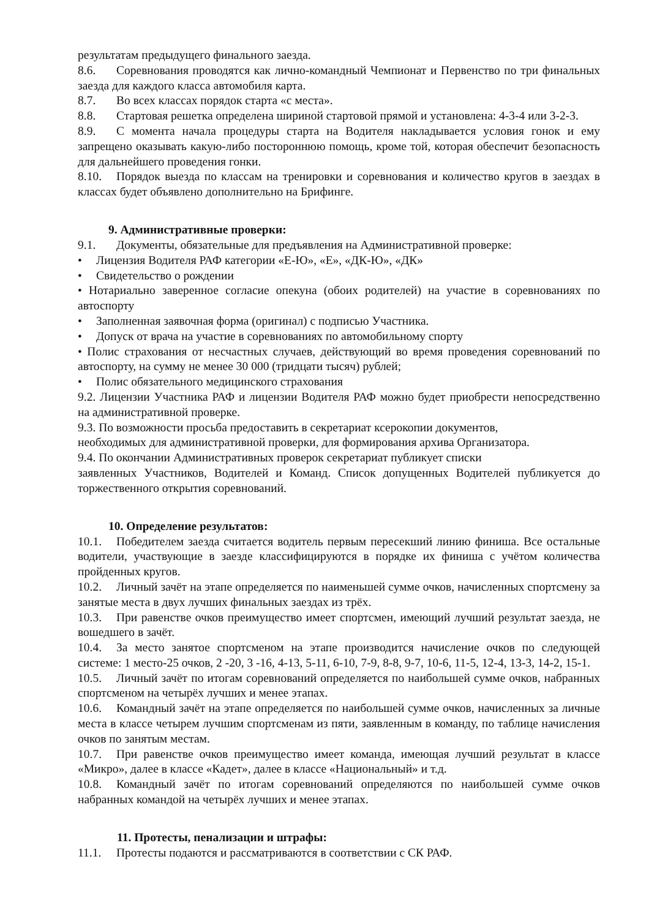результатам предыдущего финального заезда.
8.6. Соревнования проводятся как лично-командный Чемпионат и Первенство по три финальных заезда для каждого класса автомобиля карта.
8.7. Во всех классах порядок старта «с места».
8.8. Стартовая решетка определена шириной стартовой прямой и установлена: 4-3-4 или 3-2-3.
8.9. С момента начала процедуры старта на Водителя накладывается условия гонок и ему запрещено оказывать какую-либо постороннюю помощь, кроме той, которая обеспечит безопасность для дальнейшего проведения гонки.
8.10. Порядок выезда по классам на тренировки и соревнования и количество кругов в заездах в классах будет объявлено дополнительно на Брифинге.
9. Административные проверки:
9.1. Документы, обязательные для предъявления на Административной проверке:
• Лицензия Водителя РАФ категории «Е-Ю», «Е», «ДК-Ю», «ДК»
• Свидетельство о рождении
• Нотариально заверенное согласие опекуна (обоих родителей) на участие в соревнованиях по автоспорту
• Заполненная заявочная форма (оригинал) с подписью Участника.
• Допуск от врача на участие в соревнованиях по автомобильному спорту
• Полис страхования от несчастных случаев, действующий во время проведения соревнований по автоспорту, на сумму не менее 30 000 (тридцати тысяч) рублей;
• Полис обязательного медицинского страхования
9.2. Лицензии Участника РАФ и лицензии Водителя РАФ можно будет приобрести непосредственно на административной проверке.
9.3. По возможности просьба предоставить в секретариат ксерокопии документов,
необходимых для административной проверки, для формирования архива Организатора.
9.4. По окончании Административных проверок секретариат публикует списки
заявленных Участников, Водителей и Команд. Список допущенных Водителей публикуется до торжественного открытия соревнований.
10. Определение результатов:
10.1. Победителем заезда считается водитель первым пересекший линию финиша. Все остальные водители, участвующие в заезде классифицируются в порядке их финиша с учётом количества пройденных кругов.
10.2. Личный зачёт на этапе определяется по наименьшей сумме очков, начисленных спортсмену за занятые места в двух лучших финальных заездах из трёх.
10.3. При равенстве очков преимущество имеет спортсмен, имеющий лучший результат заезда, не вошедшего в зачёт.
10.4. За место занятое спортсменом на этапе производится начисление очков по следующей системе: 1 место-25 очков, 2 -20, 3 -16, 4-13, 5-11, 6-10, 7-9, 8-8, 9-7, 10-6, 11-5, 12-4, 13-3, 14-2, 15-1.
10.5. Личный зачёт по итогам соревнований определяется по наибольшей сумме очков, набранных спортсменом на четырёх лучших и менее этапах.
10.6. Командный зачёт на этапе определяется по наибольшей сумме очков, начисленных за личные места в классе четырем лучшим спортсменам из пяти, заявленным в команду, по таблице начисления очков по занятым местам.
10.7. При равенстве очков преимущество имеет команда, имеющая лучший результат в классе «Микро», далее в классе «Кадет», далее в классе «Национальный» и т.д.
10.8. Командный зачёт по итогам соревнований определяются по наибольшей сумме очков набранных командой на четырёх лучших и менее этапах.
11. Протесты, пенализации и штрафы:
11.1. Протесты подаются и рассматриваются в соответствии с СК РАФ.